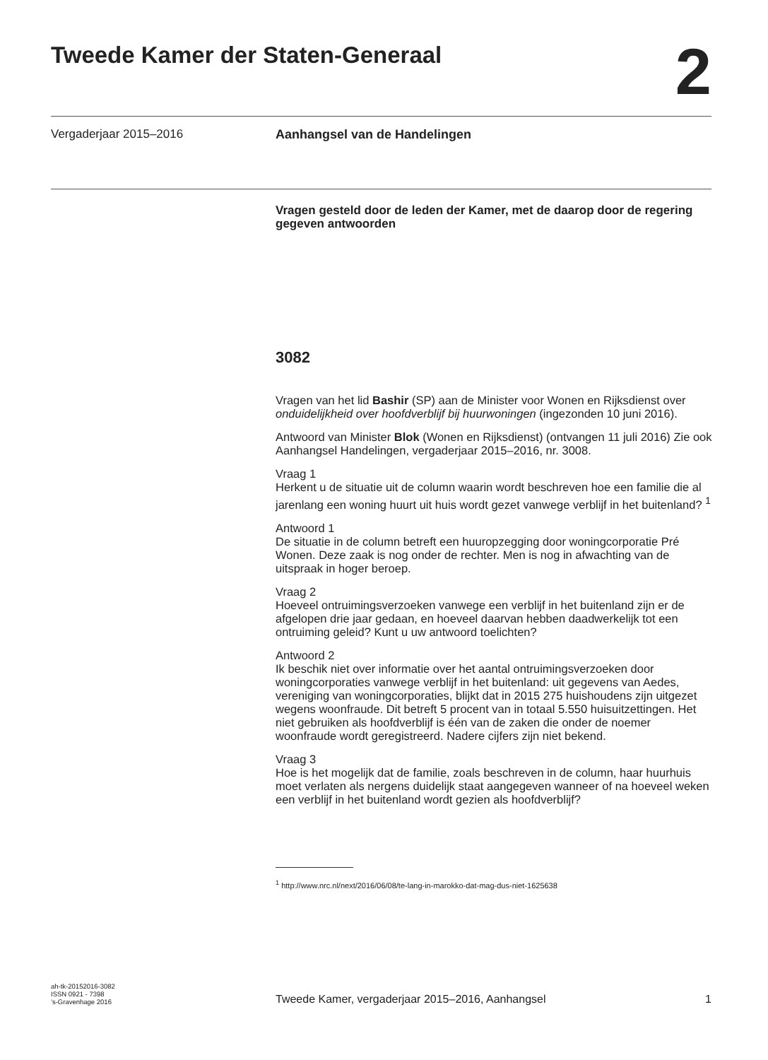Tweede Kamer der Staten-Generaal
2
Vergaderjaar 2015–2016 Aanhangsel van de Handelingen
Vragen gesteld door de leden der Kamer, met de daarop door de regering gegeven antwoorden
3082
Vragen van het lid Bashir (SP) aan de Minister voor Wonen en Rijksdienst over onduidelijkheid over hoofdverblijf bij huurwoningen (ingezonden 10 juni 2016).
Antwoord van Minister Blok (Wonen en Rijksdienst) (ontvangen 11 juli 2016) Zie ook Aanhangsel Handelingen, vergaderjaar 2015–2016, nr. 3008.
Vraag 1
Herkent u de situatie uit de column waarin wordt beschreven hoe een familie die al jarenlang een woning huurt uit huis wordt gezet vanwege verblijf in het buitenland? <sup>1</sup>
Antwoord 1
De situatie in de column betreft een huuropzegging door woningcorporatie Pré Wonen. Deze zaak is nog onder de rechter. Men is nog in afwachting van de uitspraak in hoger beroep.
Vraag 2
Hoeveel ontruimingsverzoeken vanwege een verblijf in het buitenland zijn er de afgelopen drie jaar gedaan, en hoeveel daarvan hebben daadwerkelijk tot een ontruiming geleid? Kunt u uw antwoord toelichten?
Antwoord 2
Ik beschik niet over informatie over het aantal ontruimingsverzoeken door woningcorporaties vanwege verblijf in het buitenland: uit gegevens van Aedes, vereniging van woningcorporaties, blijkt dat in 2015 275 huishoudens zijn uitgezet wegens woonfraude. Dit betreft 5 procent van in totaal 5.550 huisuitzettingen. Het niet gebruiken als hoofdverblijf is één van de zaken die onder de noemer woonfraude wordt geregistreerd. Nadere cijfers zijn niet bekend.
Vraag 3
Hoe is het mogelijk dat de familie, zoals beschreven in de column, haar huurhuis moet verlaten als nergens duidelijk staat aangegeven wanneer of na hoeveel weken een verblijf in het buitenland wordt gezien als hoofdverblijf?
<sup>1</sup> http://www.nrc.nl/next/2016/06/08/te-lang-in-marokko-dat-mag-dus-niet-1625638
ah-tk-20152016-3082
ISSN 0921 - 7398
’s-Gravenhage 2016
Tweede Kamer, vergaderjaar 2015–2016, Aanhangsel
1